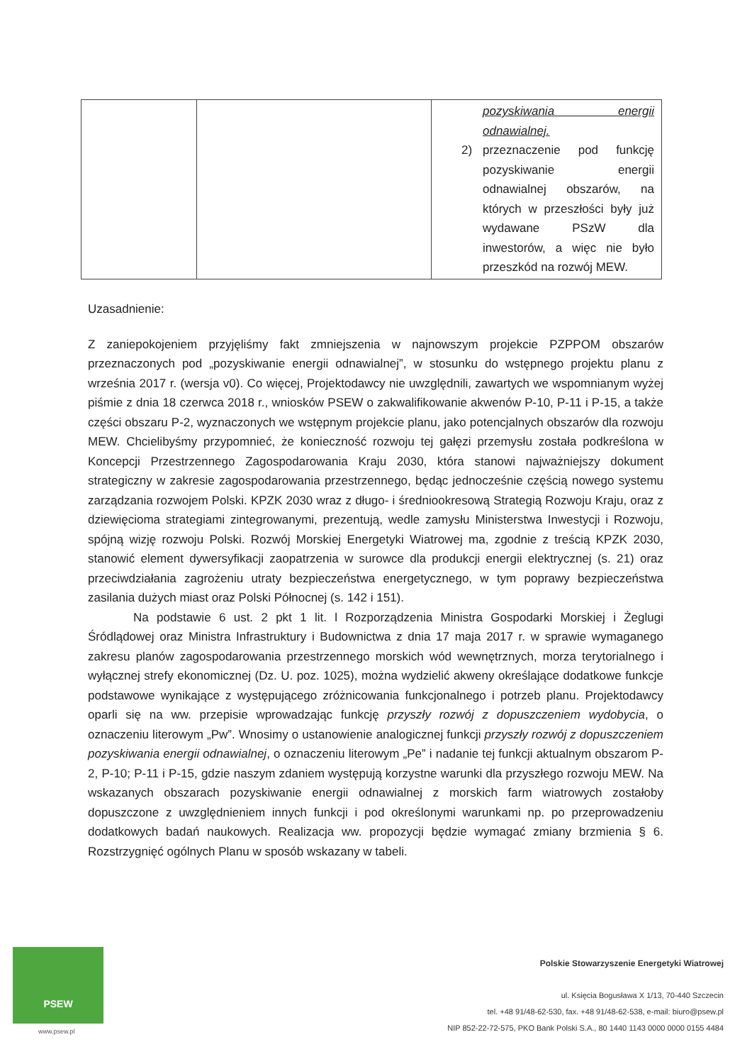| | | pozyskiwania energii odnawialnej. 2) przeznaczenie pod funkcję pozyskiwanie energii odnawialnej obszarów, na których w przeszłości były już wydawane PSzW dla inwestorów, a więc nie było przeszkód na rozwój MEW. |
Uzasadnienie:
Z zaniepokojeniem przyjęliśmy fakt zmniejszenia w najnowszym projekcie PZPPOM obszarów przeznaczonych pod „pozyskiwanie energii odnawialnej”, w stosunku do wstępnego projektu planu z września 2017 r. (wersja v0). Co więcej, Projektodawcy nie uwzględnili, zawartych we wspomnianym wyżej piśmie z dnia 18 czerwca 2018 r., wniosków PSEW o zakwalifikowanie akwenów P-10, P-11 i P-15, a także części obszaru P-2, wyznaczonych we wstępnym projekcie planu, jako potencjalnych obszarów dla rozwoju MEW. Chcielibyśmy przypomnieć, że konieczność rozwoju tej gałęzi przemysłu została podkreślona w Koncepcji Przestrzennego Zagospodarowania Kraju 2030, która stanowi najważniejszy dokument strategiczny w zakresie zagospodarowania przestrzennego, będąc jednocześnie częścią nowego systemu zarządzania rozwojem Polski. KPZK 2030 wraz z długo- i średniookresową Strategią Rozwoju Kraju, oraz z dziewięcioma strategiami zintegrowanymi, prezentują, wedle zamysłu Ministerstwa Inwestycji i Rozwoju, spójną wizję rozwoju Polski. Rozwój Morskiej Energetyki Wiatrowej ma, zgodnie z treścią KPZK 2030, stanowić element dywersyfikacji zaopatrzenia w surowce dla produkcji energii elektrycznej (s. 21) oraz przeciwdziałania zagrożeniu utraty bezpieczeństwa energetycznego, w tym poprawy bezpieczeństwa zasilania dużych miast oraz Polski Północnej (s. 142 i 151).
Na podstawie 6 ust. 2 pkt 1 lit. l Rozporządzenia Ministra Gospodarki Morskiej i Żeglugi Śródlądowej oraz Ministra Infrastruktury i Budownictwa z dnia 17 maja 2017 r. w sprawie wymaganego zakresu planów zagospodarowania przestrzennego morskich wód wewnętrznych, morza terytorialnego i wyłącznej strefy ekonomicznej (Dz. U. poz. 1025), można wydzielić akweny określające dodatkowe funkcje podstawowe wynikające z występującego zróżnicowania funkcjonalnego i potrzeb planu. Projektodawcy oparli się na ww. przepisie wprowadzając funkcję przyszły rozwój z dopuszczeniem wydobycia, o oznaczeniu literowym „Pw”. Wnosimy o ustanowienie analogicznej funkcji przyszły rozwój z dopuszczeniem pozyskiwania energii odnawialnej, o oznaczeniu literowym „Pe” i nadanie tej funkcji aktualnym obszarom P-2, P-10; P-11 i P-15, gdzie naszym zdaniem występują korzystne warunki dla przyszłego rozwoju MEW. Na wskazanych obszarach pozyskiwanie energii odnawialnej z morskich farm wiatrowych zostałoby dopuszczone z uwzględnieniem innych funkcji i pod określonymi warunkami np. po przeprowadzeniu dodatkowych badań naukowych. Realizacja ww. propozycji będzie wymagać zmiany brzmienia § 6. Rozstrzygnięć ogólnych Planu w sposób wskazany w tabeli.
PSEW
www.psew.pl
Polskie Stowarzyszenie Energetyki Wiatrowej
ul. Księcia Bogusława X 1/13, 70-440 Szczecin
tel. +48 91/48-62-530, fax. +48 91/48-62-538, e-mail: biuro@psew.pl
NIP 852-22-72-575, PKO Bank Polski S.A., 80 1440 1143 0000 0000 0155 4484